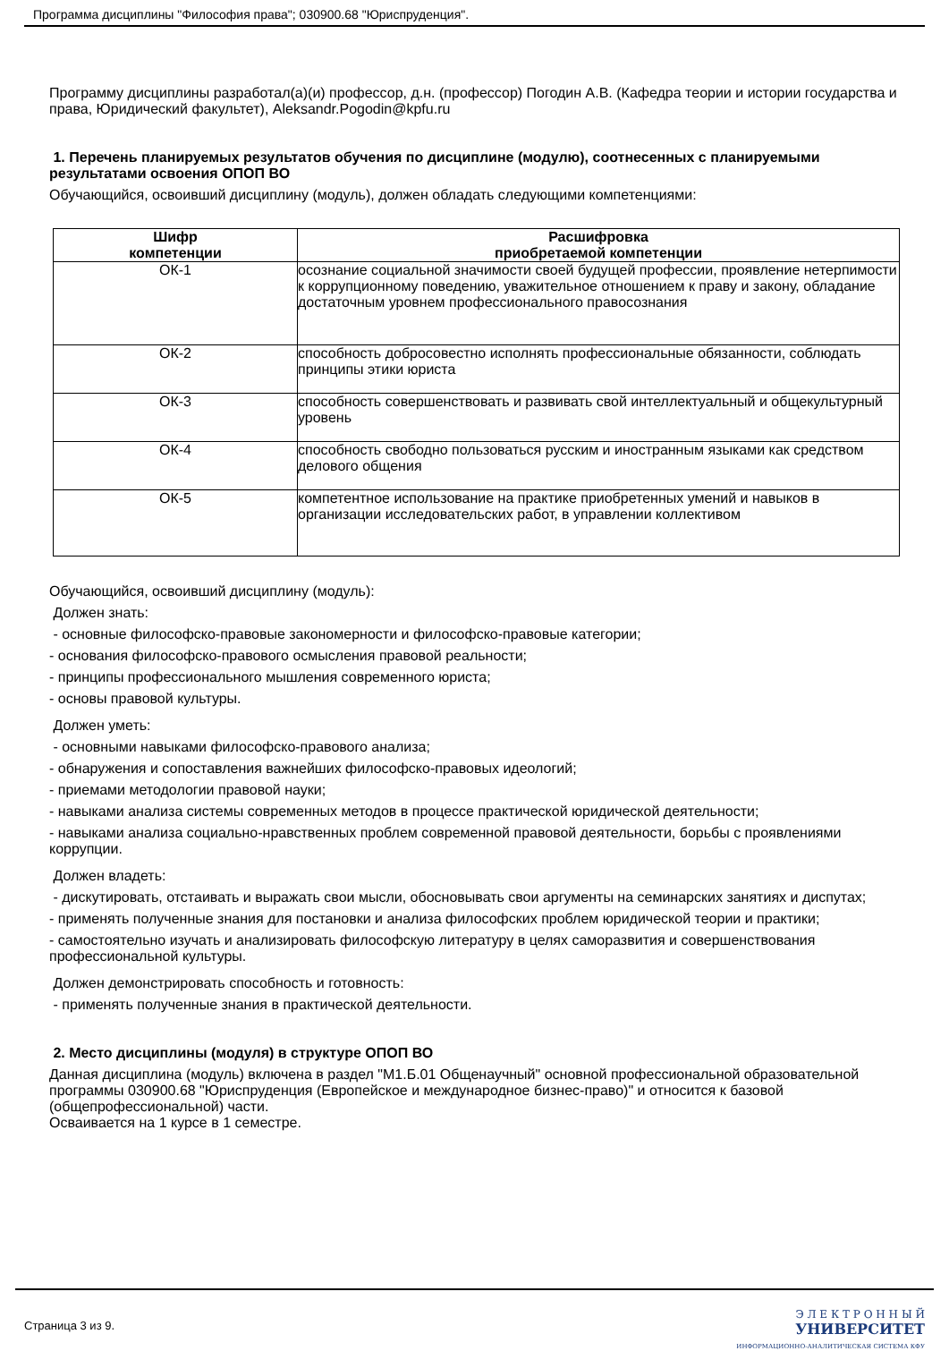Программа дисциплины "Философия права"; 030900.68 "Юриспруденция".
Программу дисциплины разработал(а)(и) профессор, д.н. (профессор) Погодин А.В. (Кафедра теории и истории государства и права, Юридический факультет), Aleksandr.Pogodin@kpfu.ru
1. Перечень планируемых результатов обучения по дисциплине (модулю), соотнесенных с планируемыми результатами освоения ОПОП ВО
Обучающийся, освоивший дисциплину (модуль), должен обладать следующими компетенциями:
| Шифр компетенции | Расшифровка приобретаемой компетенции |
| --- | --- |
| ОК-1 | осознание социальной значимости своей будущей профессии, проявление нетерпимости к коррупционному поведению, уважительное отношением к праву и закону, обладание достаточным уровнем профессионального правосознания |
| ОК-2 | способность добросовестно исполнять профессиональные обязанности, соблюдать принципы этики юриста |
| ОК-3 | способность совершенствовать и развивать свой интеллектуальный и общекультурный уровень |
| ОК-4 | способность свободно пользоваться русским и иностранным языками как средством делового общения |
| ОК-5 | компетентное использование на практике приобретенных умений и навыков в организации исследовательских работ, в управлении коллективом |
Обучающийся, освоивший дисциплину (модуль):
Должен знать:
- основные философско-правовые закономерности и философско-правовые категории;
- основания философско-правового осмысления правовой реальности;
- принципы профессионального мышления современного юриста;
- основы правовой культуры.
Должен уметь:
- основными навыками философско-правового анализа;
- обнаружения и сопоставления важнейших философско-правовых идеологий;
- приемами методологии правовой науки;
- навыками анализа системы современных методов в процессе практической юридической деятельности;
- навыками анализа социально-нравственных проблем современной правовой деятельности, борьбы с проявлениями коррупции.
Должен владеть:
- дискутировать, отстаивать и выражать свои мысли, обосновывать свои аргументы на семинарских занятиях и диспутах;
- применять полученные знания для постановки и анализа философских проблем юридической теории и практики;
- самостоятельно изучать и анализировать философскую литературу в целях саморазвития и совершенствования профессиональной культуры.
Должен демонстрировать способность и готовность:
- применять полученные знания в практической деятельности.
2. Место дисциплины (модуля) в структуре ОПОП ВО
Данная дисциплина (модуль) включена в раздел "М1.Б.01 Общенаучный" основной профессиональной образовательной программы 030900.68 "Юриспруденция (Европейское и международное бизнес-право)" и относится к базовой (общепрофессиональной) части.
Осваивается на 1 курсе в 1 семестре.
Страница 3 из 9.
Э Л Е К Т Р О Н Н Ы Й
УНИВЕРСИТЕТ
ИНФОРМАЦИОННО-АНАЛИТИЧЕСКАЯ СИСТЕМА КФУ